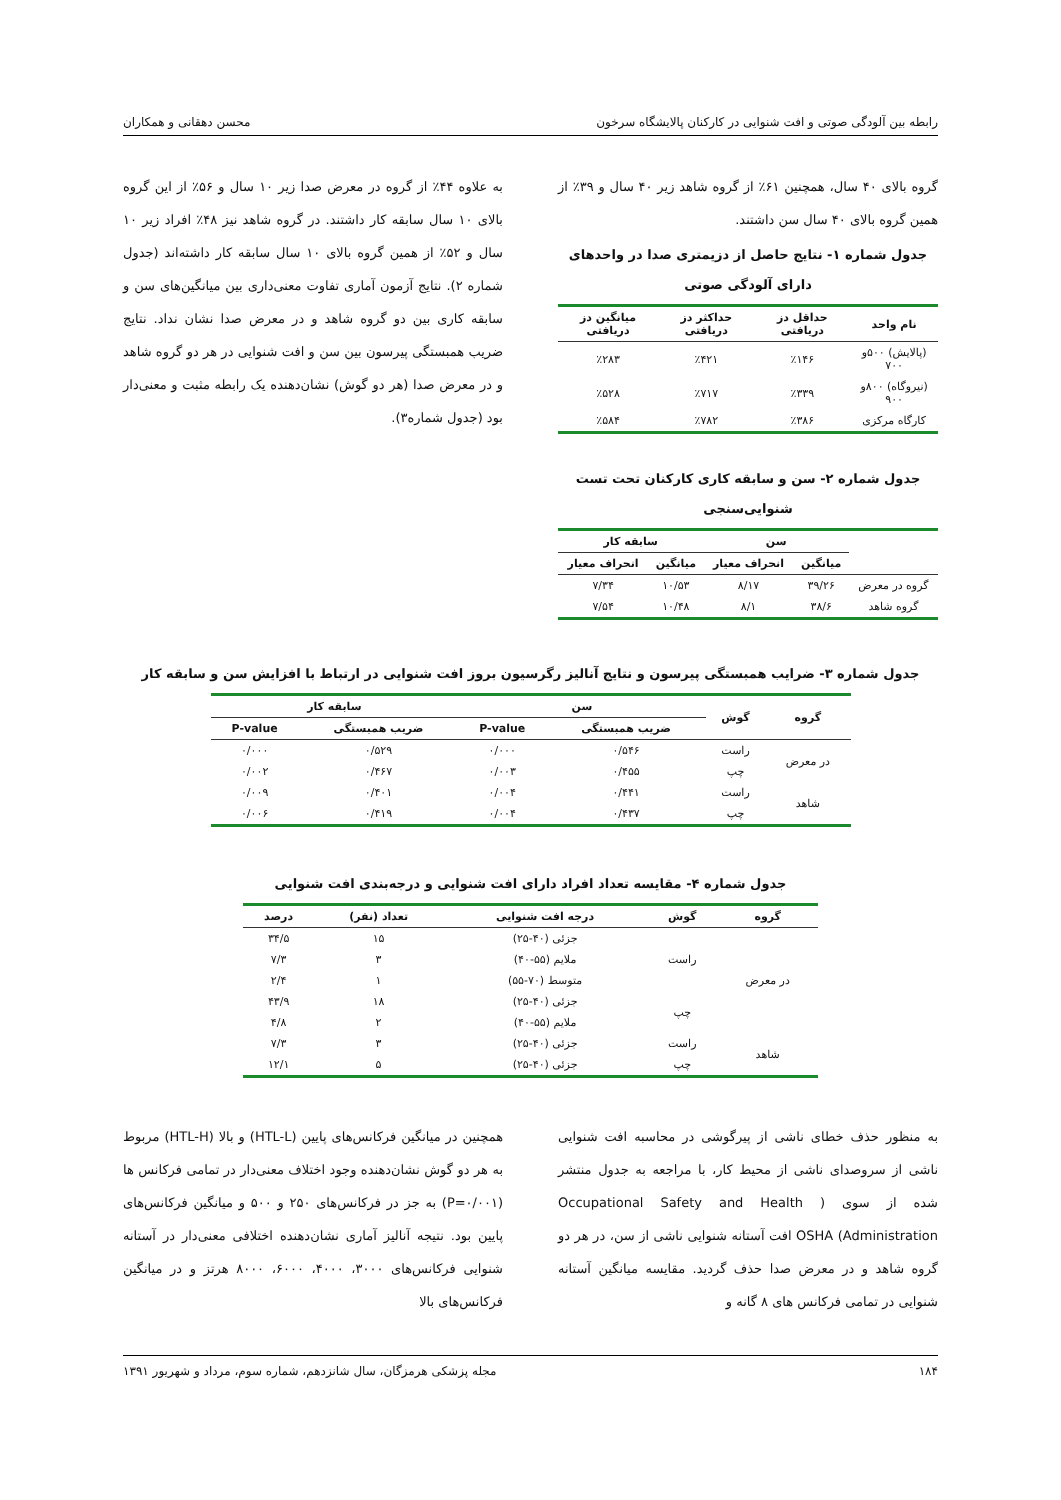رابطه بین آلودگی صوتی و افت شنوایی در کارکنان پالایشگاه سرخون محسن دهقانی و همکاران
گروه بالای ۴۰ سال، همچنین ۶۱٪ از گروه شاهد زیر ۴۰ سال و ۳۹٪ از همین گروه بالای ۴۰ سال سن داشتند.
جدول شماره ۱- نتایج حاصل از دزیمتری صدا در واحدهای دارای آلودگی صوتی
| نام واحد | حداقل دز دریافتی | حداکثر دز دریافتی | میانگین دز دریافتی |
| --- | --- | --- | --- |
| (پالایش) ۵۰۰و ۷۰۰ | ٪۱۴۶ | ٪۴۲۱ | ٪۲۸۳ |
| (نیروگاه) ۸۰۰و ۹۰۰ | ٪۳۳۹ | ٪۷۱۷ | ٪۵۲۸ |
| کارگاه مرکزی | ٪۳۸۶ | ٪۷۸۲ | ٪۵۸۴ |
جدول شماره ۲- سن و سابقه کاری کارکنان تحت تست شنوایی‌سنجی
| | سن | | سابقه کار | |
| --- | --- | --- | --- | --- |
| | میانگین | انحراف معیار | میانگین | انحراف معیار |
| گروه در معرض | ۳۹/۲۶ | ۸/۱۷ | ۱۰/۵۳ | ۷/۳۴ |
| گروه شاهد | ۳۸/۶ | ۸/۱ | ۱۰/۴۸ | ۷/۵۴ |
به علاوه ۴۴٪ از گروه در معرض صدا زیر ۱۰ سال و ۵۶٪ از این گروه بالای ۱۰ سال سابقه کار داشتند. در گروه شاهد نیز ۴۸٪ افراد زیر ۱۰ سال و ۵۲٪ از همین گروه بالای ۱۰ سال سابقه کار داشته‌اند (جدول شماره ۲). نتایج آزمون آماری تفاوت معنی‌داری بین میانگین‌های سن و سابقه کاری بین دو گروه شاهد و در معرض صدا نشان نداد. نتایج ضریب همبستگی پیرسون بین سن و افت شنوایی در هر دو گروه شاهد و در معرض صدا (هر دو گوش) نشان‌دهنده یک رابطه مثبت و معنی‌دار بود (جدول شماره۳).
جدول شماره ۳- ضرایب همبستگی پیرسون و نتایج آنالیز رگرسیون بروز افت شنوایی در ارتباط با افزایش سن و سابقه کار
| گروه | گوش | سن | | سابقه کار | |
| --- | --- | --- | --- | --- | --- |
| | | ضریب همبستگی | P-value | ضریب همبستگی | P-value |
| در معرض | راست | ۰/۵۴۶ | ۰/۰۰۰ | ۰/۵۲۹ | ۰/۰۰۰ |
| | چپ | ۰/۴۵۵ | ۰/۰۰۳ | ۰/۴۶۷ | ۰/۰۰۲ |
| شاهد | راست | ۰/۴۴۱ | ۰/۰۰۴ | ۰/۴۰۱ | ۰/۰۰۹ |
| | چپ | ۰/۴۳۷ | ۰/۰۰۴ | ۰/۴۱۹ | ۰/۰۰۶ |
جدول شماره ۴- مقایسه تعداد افراد دارای افت شنوایی و درجه‌بندی افت شنوایی
| گروه | گوش | درجه افت شنوایی | تعداد (نفر) | درصد |
| --- | --- | --- | --- | --- |
| در معرض | راست | جزئی (۴۰-۲۵) | ۱۵ | ۳۴/۵ |
| | | ملایم (۵۵-۴۰) | ۳ | ۷/۳ |
| | | متوسط (۷۰-۵۵) | ۱ | ۲/۴ |
| | چپ | جزئی (۴۰-۲۵) | ۱۸ | ۴۳/۹ |
| | | ملایم (۵۵-۴۰) | ۲ | ۴/۸ |
| شاهد | راست | جزئی (۴۰-۲۵) | ۳ | ۷/۳ |
| | چپ | جزئی (۴۰-۲۵) | ۵ | ۱۲/۱ |
به منظور حذف خطای ناشی از پیرگوشی در محاسبه افت شنوایی ناشی از سروصدای ناشی از محیط کار، با مراجعه به جدول منتشر شده از سوی ( Occupational Safety and Health Administration) OSHA افت آستانه شنوایی ناشی از سن، در هر دو گروه شاهد و در معرض صدا حذف گردید. مقایسه میانگین آستانه شنوایی در تمامی فرکانس های ۸ گانه و
همچنین در میانگین فرکانس‌های پایین (HTL-L) و بالا (HTL-H) مربوط به هر دو گوش نشان‌دهنده وجود اختلاف معنی‌دار در تمامی فرکانس ها (P=۰/۰۰۱) به جز در فرکانس‌های ۲۵۰ و ۵۰۰ و میانگین فرکانس‌های پایین بود. نتیجه آنالیز آماری نشان‌دهنده اختلافی معنی‌دار در آستانه شنوایی فرکانس‌های ۳۰۰۰، ۴۰۰۰، ۶۰۰۰، ۸۰۰۰ هرتز و در میانگین فرکانس‌های بالا
۱۸۴ مجله پزشکی هرمزگان، سال شانزدهم، شماره سوم، مرداد و شهریور ۱۳۹۱